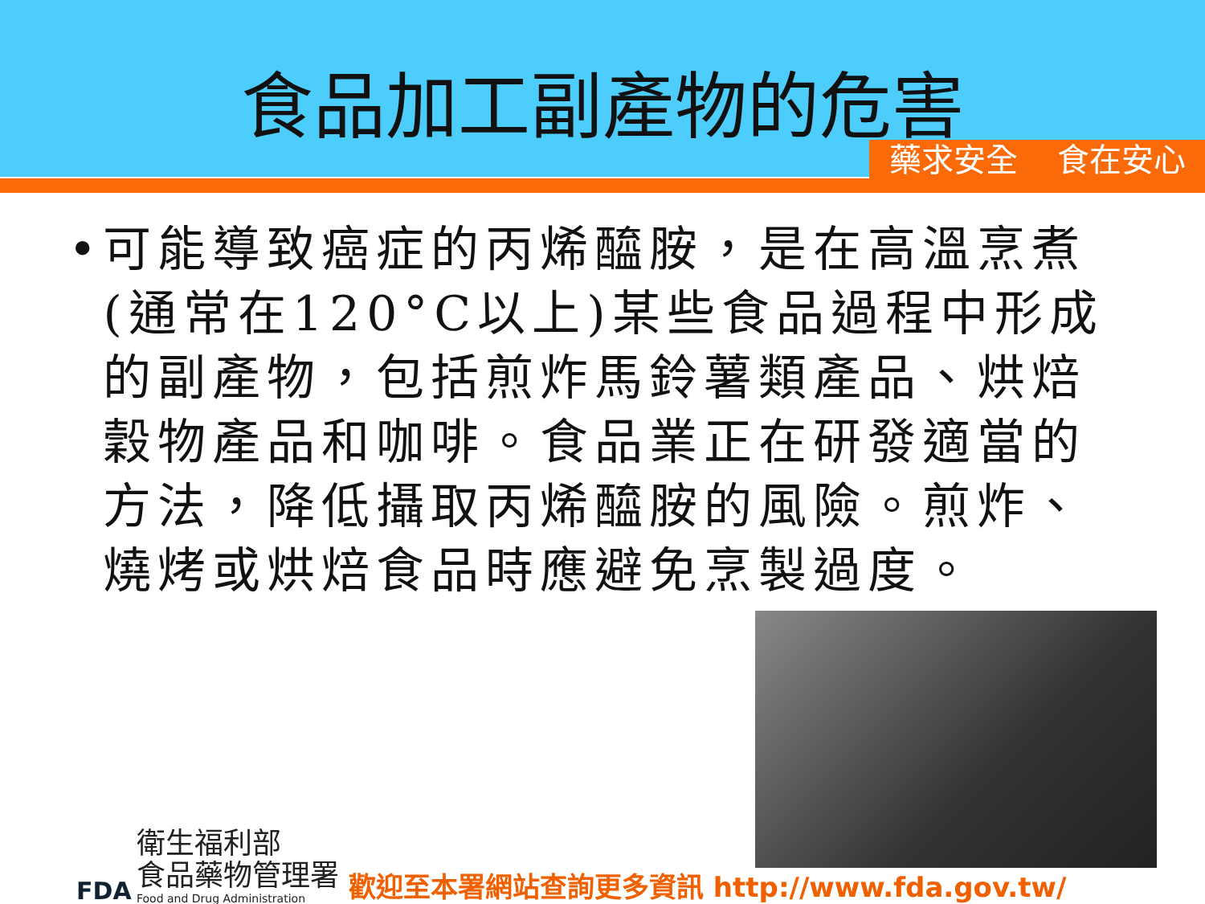食品加工副產物的危害
藥求安全 食在安心
• 可能導致癌症的丙烯醯胺，是在高溫烹煮(通常在120°C以上)某些食品過程中形成的副產物，包括煎炸馬鈴薯類產品、烘焙穀物產品和咖啡。食品業正在研發適當的方法，降低攝取丙烯醯胺的風險。煎炸、燒烤或烘焙食品時應避免烹製過度。
FDA
衛生福利部
食品藥物管理署
Food and Drug Administration
歡迎至本署網站查詢更多資訊 http://www.fda.gov.tw/